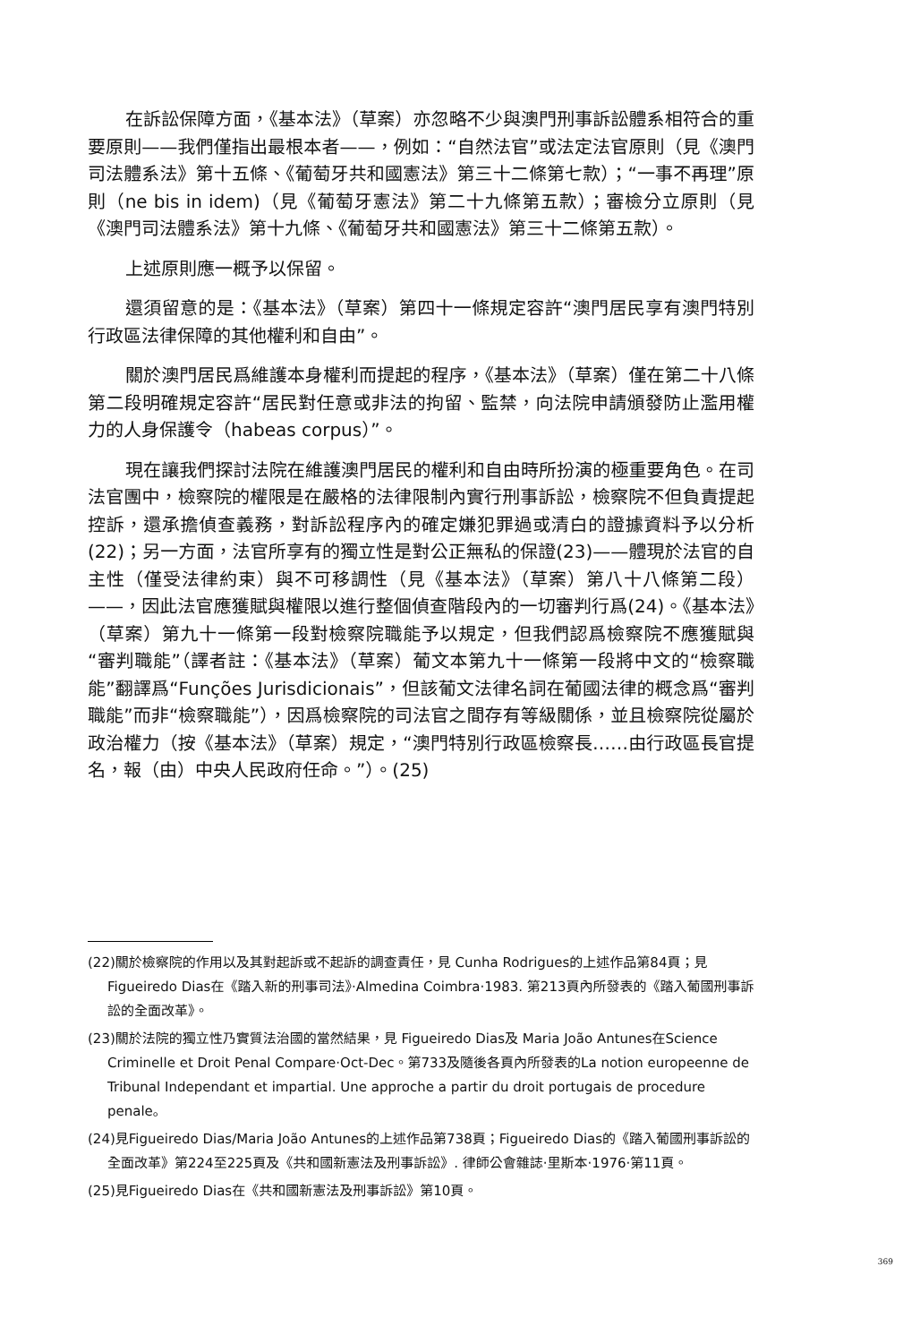在訴訟保障方面，《基本法》（草案）亦忽略不少與澳門刑事訴訟體系相符合的重要原則——我們僅指出最根本者——，例如：“自然法官”或法定法官原則（見《澳門司法體系法》第十五條、《葡萄牙共和國憲法》第三十二條第七款）；“一事不再理”原則（ne bis in idem)（見《葡萄牙憲法》第二十九條第五款）；審檢分立原則（見《澳門司法體系法》第十九條、《葡萄牙共和國憲法》第三十二條第五款）。
上述原則應一概予以保留。
還須留意的是：《基本法》（草案）第四十一條規定容許“澳門居民享有澳門特別行政區法律保障的其他權利和自由”。
關於澳門居民爲維護本身權利而提起的程序，《基本法》（草案）僅在第二十八條第二段明確規定容許“居民對任意或非法的拘留、監禁，向法院申請頒發防止濫用權力的人身保護令（habeas corpus）”。
現在讓我們探討法院在維護澳門居民的權利和自由時所扮演的極重要角色。在司法官團中，檢察院的權限是在嚴格的法律限制內實行刑事訴訟，檢察院不但負責提起控訴，還承擔偵查義務，對訴訟程序內的確定嫌犯罪過或清白的證據資料予以分析(22)；另一方面，法官所享有的獨立性是對公正無私的保證(23)——體現於法官的自主性（僅受法律約束）與不可移調性（見《基本法》（草案）第八十八條第二段）——，因此法官應獲賦與權限以進行整個偵查階段內的一切審判行爲(24)。《基本法》（草案）第九十一條第一段對檢察院職能予以規定，但我們認爲檢察院不應獲賦與“審判職能”（譯者註：《基本法》（草案）葡文本第九十一條第一段將中文的“檢察職能”翻譯爲“Funções Jurisdicionais”，但該葡文法律名詞在葡國法律的概念爲“審判職能”而非“檢察職能”），因爲檢察院的司法官之間存有等級關係，並且檢察院從屬於政治權力（按《基本法》（草案）規定，“澳門特別行政區檢察長……由行政區長官提名，報（由）中央人民政府任命。”）。(25)
(22)關於檢察院的作用以及其對起訴或不起訴的調查責任，見 Cunha Rodrigues的上述作品第84頁；見 Figueiredo Dias在《踏入新的刑事司法》·Almedina Coimbra·1983. 第213頁內所發表的《踏入葡國刑事訴訟的全面改革》。
(23)關於法院的獨立性乃實質法治國的當然結果，見 Figueiredo Dias及 Maria João Antunes在Science Criminelle et Droit Penal Compare·Oct-Dec。第733及隨後各頁內所發表的La notion europeenne de Tribunal Independant et impartial. Une approche a partir du droit portugais de procedure penale。
(24)見Figueiredo Dias/Maria João Antunes的上述作品第738頁；Figueiredo Dias的《踏入葡國刑事訴訟的全面改革》第224至225頁及《共和國新憲法及刑事訴訟》. 律師公會雜誌·里斯本·1976·第11頁。
(25)見Figueiredo Dias在《共和國新憲法及刑事訴訟》第10頁。
369